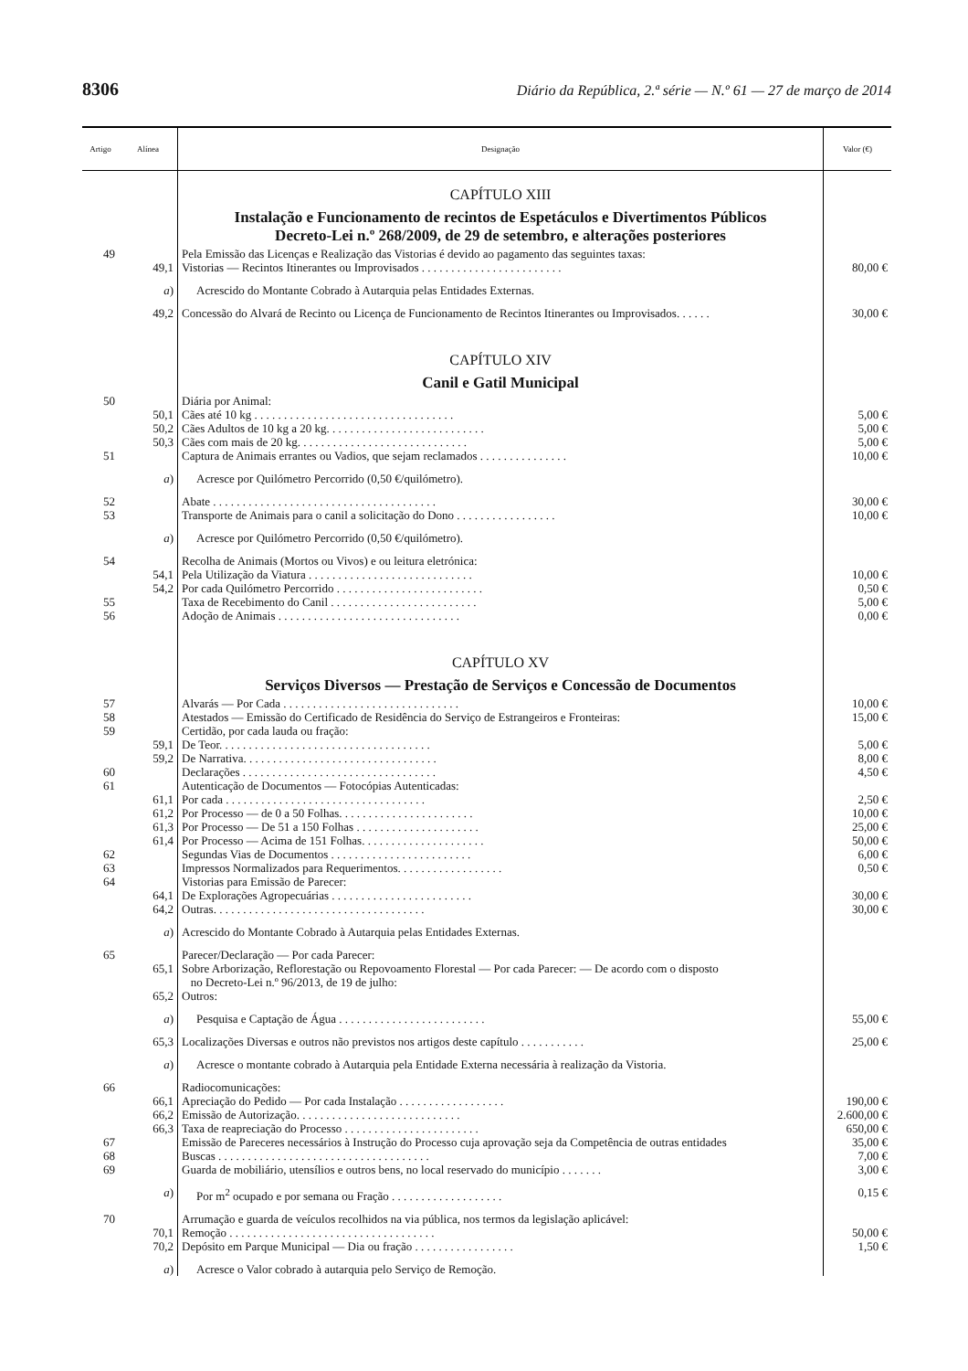8306 Diário da República, 2.ª série — N.º 61 — 27 de março de 2014
| Artigo | Alínea | Designação | Valor (€) |
| --- | --- | --- | --- |
| | | CAPÍTULO XIII | |
| | | Instalação e Funcionamento de recintos de Espetáculos e Divertimentos Públicos Decreto-Lei n.º 268/2009, de 29 de setembro, e alterações posteriores | |
| 49 | | Pela Emissão das Licenças e Realização das Vistorias é devido ao pagamento das seguintes taxas: | |
| | 49,1 | Vistorias — Recintos Itinerantes ou Improvisados . . . . . . . . . . . . . . . . . . . . . . . . | 80,00 € |
| | a ) | Acrescido do Montante Cobrado à Autarquia pelas Entidades Externas. | |
| | 49,2 | Concessão do Alvará de Recinto ou Licença de Funcionamento de Recintos Itinerantes ou Improvisados. . . . . . | 30,00 € |
| | | CAPÍTULO XIV | |
| | | Canil e Gatil Municipal | |
| 50 | | Diária por Animal: | |
| | 50,1 | Cães até 10 kg . . . . . . . . . . . . . . . . . . . . . . . . . . . . . . . . . . | 5,00 € |
| | 50,2 | Cães Adultos de 10 kg a 20 kg. . . . . . . . . . . . . . . . . . . . . . . . . . . | 5,00 € |
| | 50,3 | Cães com mais de 20 kg. . . . . . . . . . . . . . . . . . . . . . . . . . . . . | 5,00 € |
| 51 | | Captura de Animais errantes ou Vadios, que sejam reclamados . . . . . . . . . . . . . . . | 10,00 € |
| | a ) | Acresce por Quilómetro Percorrido (0,50 €/quilómetro). | |
| 52 | | Abate . . . . . . . . . . . . . . . . . . . . . . . . . . . . . . . . . . . . . . | 30,00 € |
| 53 | | Transporte de Animais para o canil a solicitação do Dono . . . . . . . . . . . . . . . . . | 10,00 € |
| | a ) | Acresce por Quilómetro Percorrido (0,50 €/quilómetro). | |
| 54 | | Recolha de Animais (Mortos ou Vivos) e ou leitura eletrónica: | |
| | 54,1 | Pela Utilização da Viatura . . . . . . . . . . . . . . . . . . . . . . . . . . . . | 10,00 € |
| | 54,2 | Por cada Quilómetro Percorrido . . . . . . . . . . . . . . . . . . . . . . . . . | 0,50 € |
| 55 | | Taxa de Recebimento do Canil . . . . . . . . . . . . . . . . . . . . . . . . . | 5,00 € |
| 56 | | Adoção de Animais . . . . . . . . . . . . . . . . . . . . . . . . . . . . . . . | 0,00 € |
| | | CAPÍTULO XV | |
| | | Serviços Diversos — Prestação de Serviços e Concessão de Documentos | |
| 57 | | Alvarás — Por Cada . . . . . . . . . . . . . . . . . . . . . . . . . . . . . . | 10,00 € |
| 58 | | Atestados — Emissão do Certificado de Residência do Serviço de Estrangeiros e Fronteiras: | 15,00 € |
| 59 | | Certidão, por cada lauda ou fração: | |
| | 59,1 | De Teor. . . . . . . . . . . . . . . . . . . . . . . . . . . . . . . . . . . . | 5,00 € |
| | 59,2 | De Narrativa. . . . . . . . . . . . . . . . . . . . . . . . . . . . . . . . . | 8,00 € |
| 60 | | Declarações . . . . . . . . . . . . . . . . . . . . . . . . . . . . . . . . . | 4,50 € |
| 61 | | Autenticação de Documentos — Fotocópias Autenticadas: | |
| | 61,1 | Por cada . . . . . . . . . . . . . . . . . . . . . . . . . . . . . . . . . . | 2,50 € |
| | 61,2 | Por Processo — de 0 a 50 Folhas. . . . . . . . . . . . . . . . . . . . . . . | 10,00 € |
| | 61,3 | Por Processo — De 51 a 150 Folhas . . . . . . . . . . . . . . . . . . . . . | 25,00 € |
| | 61,4 | Por Processo — Acima de 151 Folhas. . . . . . . . . . . . . . . . . . . . . | 50,00 € |
| 62 | | Segundas Vias de Documentos . . . . . . . . . . . . . . . . . . . . . . . . | 6,00 € |
| 63 | | Impressos Normalizados para Requerimentos. . . . . . . . . . . . . . . . . . | 0,50 € |
| 64 | | Vistorias para Emissão de Parecer: | |
| | 64,1 | De Explorações Agropecuárias . . . . . . . . . . . . . . . . . . . . . . . . | 30,00 € |
| | 64,2 | Outras. . . . . . . . . . . . . . . . . . . . . . . . . . . . . . . . . . . . | 30,00 € |
| | a ) | Acrescido do Montante Cobrado à Autarquia pelas Entidades Externas. | |
| 65 | | Parecer/Declaração — Por cada Parecer: | |
| | 65,1 | Sobre Arborização, Reflorestação ou Repovoamento Florestal — Por cada Parecer: — De acordo com o disposto no Decreto-Lei n.º 96/2013, de 19 de julho: | |
| | 65,2 | Outros: | |
| | a ) | Pesquisa e Captação de Água . . . . . . . . . . . . . . . . . . . . . . . . . | 55,00 € |
| | 65,3 | Localizações Diversas e outros não previstos nos artigos deste capítulo . . . . . . . . . . . | 25,00 € |
| | a ) | Acresce o montante cobrado à Autarquia pela Entidade Externa necessária à realização da Vistoria. | |
| 66 | | Radiocomunicações: | |
| | 66,1 | Apreciação do Pedido — Por cada Instalação . . . . . . . . . . . . . . . . . . | 190,00 € |
| | 66,2 | Emissão de Autorização. . . . . . . . . . . . . . . . . . . . . . . . . . . . | 2.600,00 € |
| | 66,3 | Taxa de reapreciação do Processo . . . . . . . . . . . . . . . . . . . . . . . | 650,00 € |
| 67 | | Emissão de Pareceres necessários à Instrução do Processo cuja aprovação seja da Competência de outras entidades | 35,00 € |
| 68 | | Buscas . . . . . . . . . . . . . . . . . . . . . . . . . . . . . . . . . . . . | 7,00 € |
| 69 | | Guarda de mobiliário, utensílios e outros bens, no local reservado do município . . . . . . . | 3,00 € |
| | a ) | Por m<sup>2</sup> ocupado e por semana ou Fração . . . . . . . . . . . . . . . . . . . | 0,15 € |
| 70 | | Arrumação e guarda de veículos recolhidos na via pública, nos termos da legislação aplicável: | |
| | 70,1 | Remoção . . . . . . . . . . . . . . . . . . . . . . . . . . . . . . . . . . . | 50,00 € |
| | 70,2 | Depósito em Parque Municipal — Dia ou fração . . . . . . . . . . . . . . . . . | 1,50 € |
| | a ) | Acresce o Valor cobrado à autarquia pelo Serviço de Remoção. | |